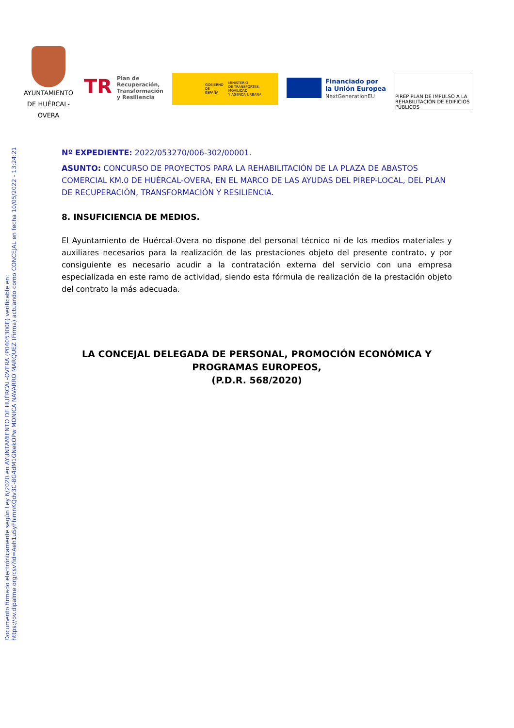Documento firmado electrónicamente según Ley 6/2020 en AYUNTAMIENTO DE HUÉRCAL-OVERA (P0405300E) verificable en:
https://ov.dipalme.org/csv?id=Aeh1uSyFhimnKQdv3C-8G4dM1GNekOPw MONICA NAVARRO MARQUEZ (Firma) actuando como CONCEJAL en fecha 10/05/2022 - 13:24:21
AYUNTAMIENTO DE HUÉRCAL-OVERA
TR
Plan de
Recuperación,
Transformación
y Resiliencia
GOBIERNO
DE ESPAÑA MINISTERIO
DE TRANSPORTES, MOVILIDAD
Y AGENDA URBANA
Financiado por
la Unión Europea
NextGenerationEU
PIREP PLAN DE IMPULSO A LA REHABILITACIÓN DE EDIFICIOS PÚBLICOS
Nº EXPEDIENTE: 2022/053270/006-302/00001.
ASUNTO: CONCURSO DE PROYECTOS PARA LA REHABILITACIÓN DE LA PLAZA DE ABASTOS COMERCIAL KM.0 DE HUÉRCAL-OVERA, EN EL MARCO DE LAS AYUDAS DEL PIREP-LOCAL, DEL PLAN DE RECUPERACIÓN, TRANSFORMACIÓN Y RESILIENCIA.
8. INSUFICIENCIA DE MEDIOS.
El Ayuntamiento de Huércal-Overa no dispone del personal técnico ni de los medios materiales y auxiliares necesarios para la realización de las prestaciones objeto del presente contrato, y por consiguiente es necesario acudir a la contratación externa del servicio con una empresa especializada en este ramo de actividad, siendo esta fórmula de realización de la prestación objeto del contrato la más adecuada.
LA CONCEJAL DELEGADA DE PERSONAL, PROMOCIÓN ECONÓMICA Y PROGRAMAS EUROPEOS,
(P.D.R. 568/2020)